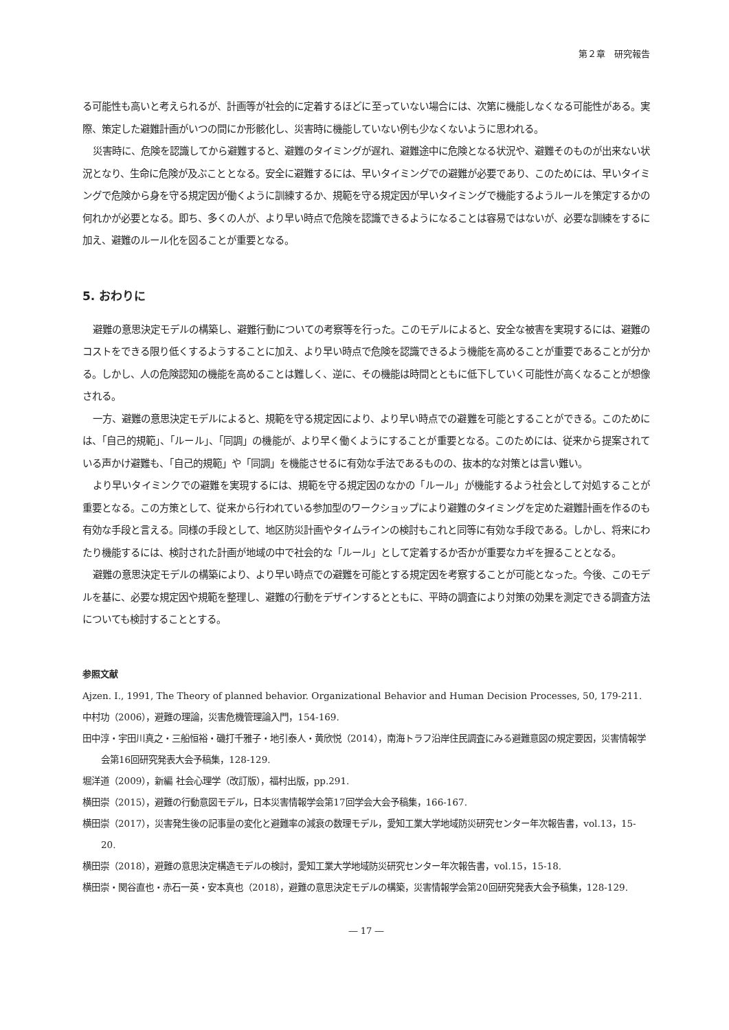第２章　研究報告
る可能性も高いと考えられるが、計画等が社会的に定着するほどに至っていない場合には、次第に機能しなくなる可能性がある。実際、策定した避難計画がいつの間にか形骸化し、災害時に機能していない例も少なくないように思われる。
災害時に、危険を認識してから避難すると、避難のタイミングが遅れ、避難途中に危険となる状況や、避難そのものが出来ない状況となり、生命に危険が及ぶこととなる。安全に避難するには、早いタイミングでの避難が必要であり、このためには、早いタイミングで危険から身を守る規定因が働くように訓練するか、規範を守る規定因が早いタイミングで機能するようルールを策定するかの何れかが必要となる。即ち、多くの人が、より早い時点で危険を認識できるようになることは容易ではないが、必要な訓練をするに加え、避難のルール化を図ることが重要となる。
5. おわりに
避難の意思決定モデルの構築し、避難行動についての考察等を行った。このモデルによると、安全な被害を実現するには、避難のコストをできる限り低くするようすることに加え、より早い時点で危険を認識できるよう機能を高めることが重要であることが分かる。しかし、人の危険認知の機能を高めることは難しく、逆に、その機能は時間とともに低下していく可能性が高くなることが想像される。
一方、避難の意思決定モデルによると、規範を守る規定因により、より早い時点での避難を可能とすることができる。このためには、「自己的規範」、「ルール」、「同調」の機能が、より早く働くようにすることが重要となる。このためには、従来から提案されている声かけ避難も、「自己的規範」や「同調」を機能させるに有効な手法であるものの、抜本的な対策とは言い難い。
より早いタイミンクでの避難を実現するには、規範を守る規定因のなかの「ルール」が機能するよう社会として対処することが重要となる。この方策として、従来から行われている参加型のワークショップにより避難のタイミングを定めた避難計画を作るのも有効な手段と言える。同様の手段として、地区防災計画やタイムラインの検討もこれと同等に有効な手段である。しかし、将来にわたり機能するには、検討された計画が地域の中で社会的な「ルール」として定着するか否かが重要なカギを握ることとなる。
避難の意思決定モデルの構築により、より早い時点での避難を可能とする規定因を考察することが可能となった。今後、このモデルを基に、必要な規定因や規範を整理し、避難の行動をデザインするとともに、平時の調査により対策の効果を測定できる調査方法についても検討することとする。
参照文献
Ajzen. I., 1991, The Theory of planned behavior. Organizational Behavior and Human Decision Processes, 50, 179-211.
中村功（2006），避難の理論，災害危機管理論入門，154-169.
田中淳・宇田川真之・三船恒裕・磯打千雅子・地引泰人・黄欣悦（2014），南海トラフ沿岸住民調査にみる避難意図の規定要因，災害情報学会第16回研究発表大会予稿集，128-129.
堀洋道（2009），新編 社会心理学（改訂版），福村出版，pp.291.
横田崇（2015），避難の行動意図モデル，日本災害情報学会第17回学会大会予稿集，166-167.
横田崇（2017），災害発生後の記事量の変化と避難率の減衰の数理モデル，愛知工業大学地域防災研究センター年次報告書，vol.13，15-20.
横田崇（2018），避難の意思決定構造モデルの検討，愛知工業大学地域防災研究センター年次報告書，vol.15，15-18.
横田崇・関谷直也・赤石一英・安本真也（2018），避難の意思決定モデルの構築，災害情報学会第20回研究発表大会予稿集，128-129.
― 17 ―